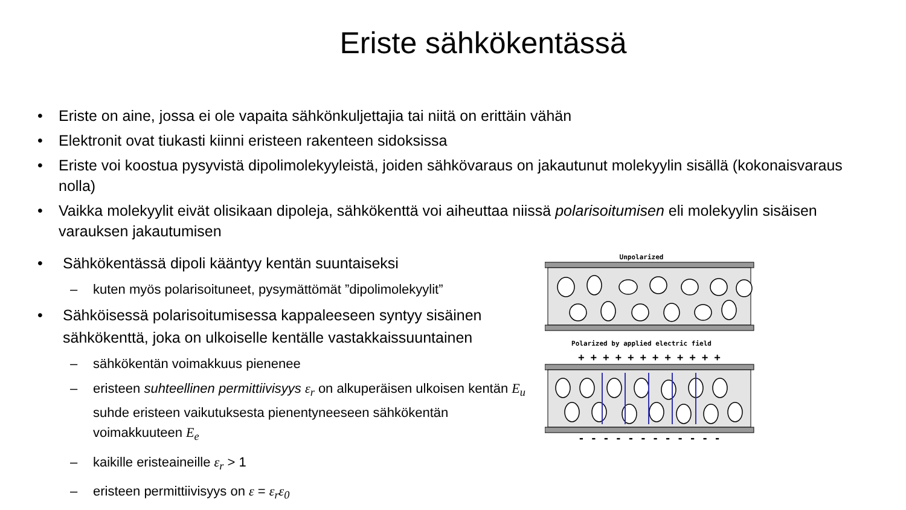Eriste sähkökentässä
• Eriste on aine, jossa ei ole vapaita sähkönkuljettajia tai niitä on erittäin vähän
• Elektronit ovat tiukasti kiinni eristeen rakenteen sidoksissa
• Eriste voi koostua pysyvistä dipolimolekyyleistä, joiden sähkövaraus on jakautunut molekyylin sisällä (kokonaisvaraus nolla)
• Vaikka molekyylit eivät olisikaan dipoleja, sähkökenttä voi aiheuttaa niissä polarisoitumisen eli molekyylin sisäisen varauksen jakautumisen
• Sähkökentässä dipoli kääntyy kentän suuntaiseksi
– kuten myös polarisoituneet, pysymättömät ”dipolimolekyylit”
• Sähköisessä polarisoitumisessa kappaleeseen syntyy sisäinen sähkökenttä, joka on ulkoiselle kentälle vastakkaissuuntainen
– sähkökentän voimakkuus pienenee
– eristeen suhteellinen permittiivisyys ε<sub>r</sub> on alkuperäisen ulkoisen kentän E<sub>u</sub> suhde eristeen vaikutuksesta pienentyneeseen sähkökentän voimakkuuteen E<sub>e</sub>
– kaikille eristeaineille ε<sub>r</sub> > 1
– eristeen permittiivisyys on ε = ε<sub>r</sub>ε<sub>0</sub>
Unpolarized
Polarized by applied electric field
+ + + + + + + + + + + +
- - - - - - - - - - - -